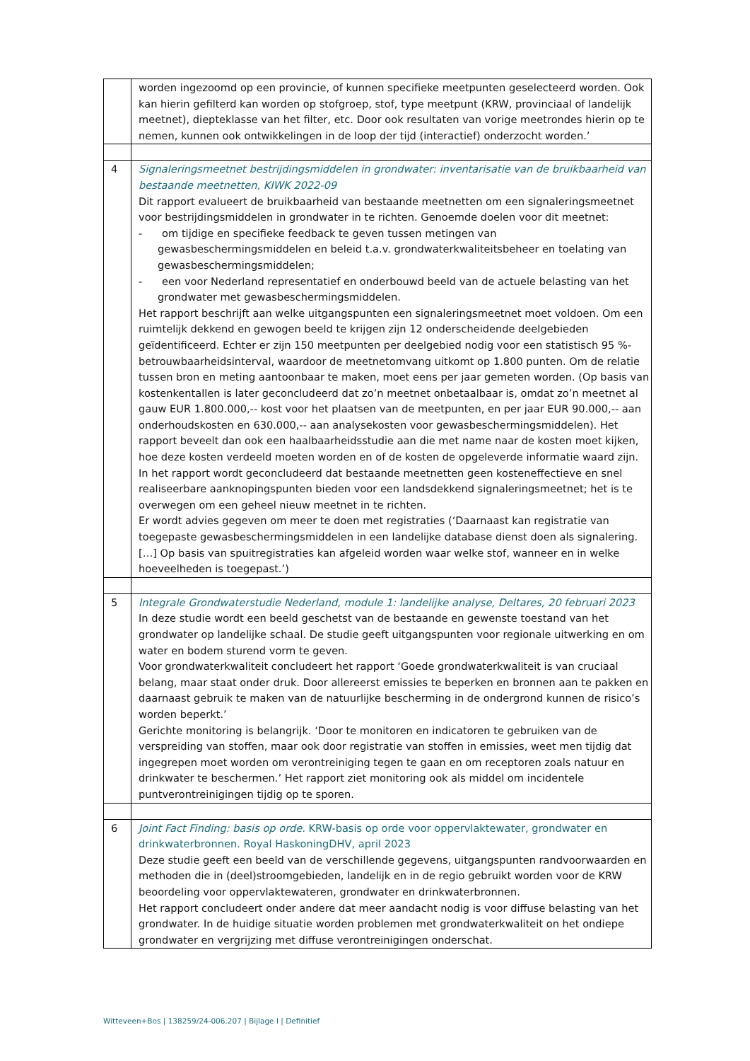| | worden ingezoomd op een provincie, of kunnen specifieke meetpunten geselecteerd worden. Ook kan hierin gefilterd kan worden op stofgroep, stof, type meetpunt (KRW, provinciaal of landelijk meetnet), diepteklasse van het filter, etc. Door ook resultaten van vorige meetrondes hierin op te nemen, kunnen ook ontwikkelingen in de loop der tijd (interactief) onderzocht worden.’ |
| 4 | Signaleringsmeetnet bestrijdingsmiddelen in grondwater: inventarisatie van de bruikbaarheid van bestaande meetnetten, KIWK 2022-09 Dit rapport evalueert de bruikbaarheid van bestaande meetnetten om een signaleringsmeetnet voor bestrijdingsmiddelen in grondwater in te richten. Genoemde doelen voor dit meetnet: - om tijdige en specifieke feedback te geven tussen metingen van gewasbeschermingsmiddelen en beleid t.a.v. grondwaterkwaliteitsbeheer en toelating van gewasbeschermingsmiddelen; - een voor Nederland representatief en onderbouwd beeld van de actuele belasting van het grondwater met gewasbeschermingsmiddelen. Het rapport beschrijft aan welke uitgangspunten een signaleringsmeetnet moet voldoen. Om een ruimtelijk dekkend en gewogen beeld te krijgen zijn 12 onderscheidende deelgebieden geïdentificeerd. Echter er zijn 150 meetpunten per deelgebied nodig voor een statistisch 95 %-betrouwbaarheidsinterval, waardoor de meetnetomvang uitkomt op 1.800 punten. Om de relatie tussen bron en meting aantoonbaar te maken, moet eens per jaar gemeten worden. (Op basis van kostenkentallen is later geconcludeerd dat zo’n meetnet onbetaalbaar is, omdat zo’n meetnet al gauw EUR 1.800.000,-- kost voor het plaatsen van de meetpunten, en per jaar EUR 90.000,-- aan onderhoudskosten en 630.000,-- aan analysekosten voor gewasbeschermingsmiddelen). Het rapport beveelt dan ook een haalbaarheidsstudie aan die met name naar de kosten moet kijken, hoe deze kosten verdeeld moeten worden en of de kosten de opgeleverde informatie waard zijn. In het rapport wordt geconcludeerd dat bestaande meetnetten geen kosteneffectieve en snel realiseerbare aanknopingspunten bieden voor een landsdekkend signaleringsmeetnet; het is te overwegen om een geheel nieuw meetnet in te richten. Er wordt advies gegeven om meer te doen met registraties (‘Daarnaast kan registratie van toegepaste gewasbeschermingsmiddelen in een landelijke database dienst doen als signalering. […] Op basis van spuitregistraties kan afgeleid worden waar welke stof, wanneer en in welke hoeveelheden is toegepast.’) |
| 5 | Integrale Grondwaterstudie Nederland, module 1: landelijke analyse, Deltares, 20 februari 2023 In deze studie wordt een beeld geschetst van de bestaande en gewenste toestand van het grondwater op landelijke schaal. De studie geeft uitgangspunten voor regionale uitwerking en om water en bodem sturend vorm te geven. Voor grondwaterkwaliteit concludeert het rapport ‘Goede grondwaterkwaliteit is van cruciaal belang, maar staat onder druk. Door allereerst emissies te beperken en bronnen aan te pakken en daarnaast gebruik te maken van de natuurlijke bescherming in de ondergrond kunnen de risico’s worden beperkt.’ Gerichte monitoring is belangrijk. ‘Door te monitoren en indicatoren te gebruiken van de verspreiding van stoffen, maar ook door registratie van stoffen in emissies, weet men tijdig dat ingegrepen moet worden om verontreiniging tegen te gaan en om receptoren zoals natuur en drinkwater te beschermen.’ Het rapport ziet monitoring ook als middel om incidentele puntverontreinigingen tijdig op te sporen. |
| 6 | Joint Fact Finding: basis op orde. KRW-basis op orde voor oppervlaktewater, grondwater en drinkwaterbronnen. Royal HaskoningDHV, april 2023 Deze studie geeft een beeld van de verschillende gegevens, uitgangspunten randvoorwaarden en methoden die in (deel)stroomgebieden, landelijk en in de regio gebruikt worden voor de KRW beoordeling voor oppervlaktewateren, grondwater en drinkwaterbronnen. Het rapport concludeert onder andere dat meer aandacht nodig is voor diffuse belasting van het grondwater. In de huidige situatie worden problemen met grondwaterkwaliteit on het ondiepe grondwater en vergrijzing met diffuse verontreinigingen onderschat. |
Witteveen+Bos | 138259/24-006.207 | Bijlage I | Definitief